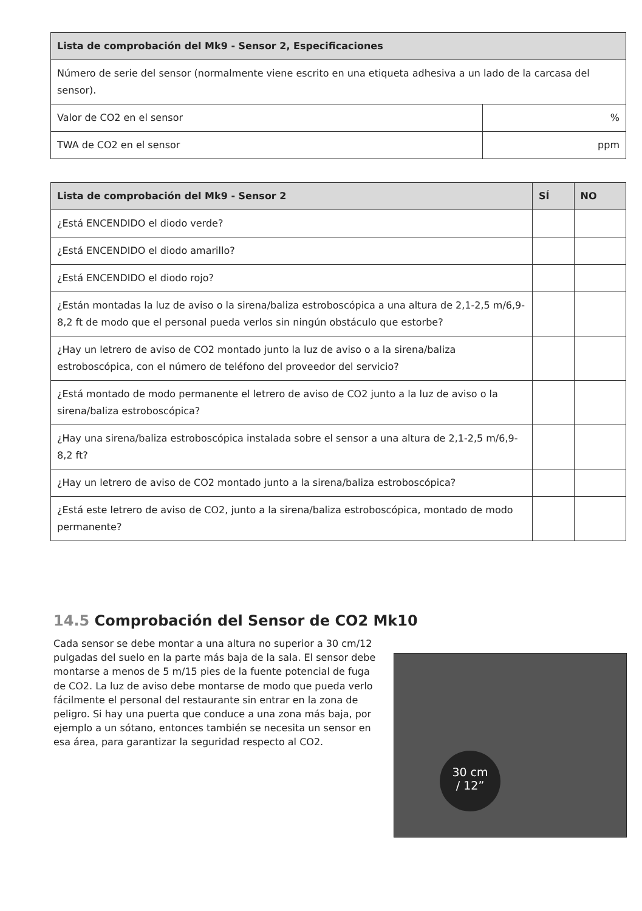| Lista de comprobación del Mk9 - Sensor 2, Especificaciones | |
| --- | --- |
| Número de serie del sensor (normalmente viene escrito en una etiqueta adhesiva a un lado de la carcasa del sensor). | |
| Valor de CO2 en el sensor | % |
| TWA de CO2 en el sensor | ppm |
| Lista de comprobación del Mk9 - Sensor 2 | SÍ | NO |
| --- | --- | --- |
| ¿Está ENCENDIDO el diodo verde? | | |
| ¿Está ENCENDIDO el diodo amarillo? | | |
| ¿Está ENCENDIDO el diodo rojo? | | |
| ¿Están montadas la luz de aviso o la sirena/baliza estroboscópica a una altura de 2,1-2,5 m/6,9-8,2 ft de modo que el personal pueda verlos sin ningún obstáculo que estorbe? | | |
| ¿Hay un letrero de aviso de CO2 montado junto la luz de aviso o a la sirena/baliza estroboscópica, con el número de teléfono del proveedor del servicio? | | |
| ¿Está montado de modo permanente el letrero de aviso de CO2 junto a la luz de aviso o la sirena/baliza estroboscópica? | | |
| ¿Hay una sirena/baliza estroboscópica instalada sobre el sensor a una altura de 2,1-2,5 m/6,9-8,2 ft? | | |
| ¿Hay un letrero de aviso de CO2 montado junto a la sirena/baliza estroboscópica? | | |
| ¿Está este letrero de aviso de CO2, junto a la sirena/baliza estroboscópica, montado de modo permanente? | | |
14.5 Comprobación del Sensor de CO2 Mk10
Cada sensor se debe montar a una altura no superior a 30 cm/12 pulgadas del suelo en la parte más baja de la sala. El sensor debe montarse a menos de 5 m/15 pies de la fuente potencial de fuga de CO2. La luz de aviso debe montarse de modo que pueda verlo fácilmente el personal del restaurante sin entrar en la zona de peligro. Si hay una puerta que conduce a una zona más baja, por ejemplo a un sótano, entonces también se necesita un sensor en esa área, para garantizar la seguridad respecto al CO2.
30 cm
/ 12”